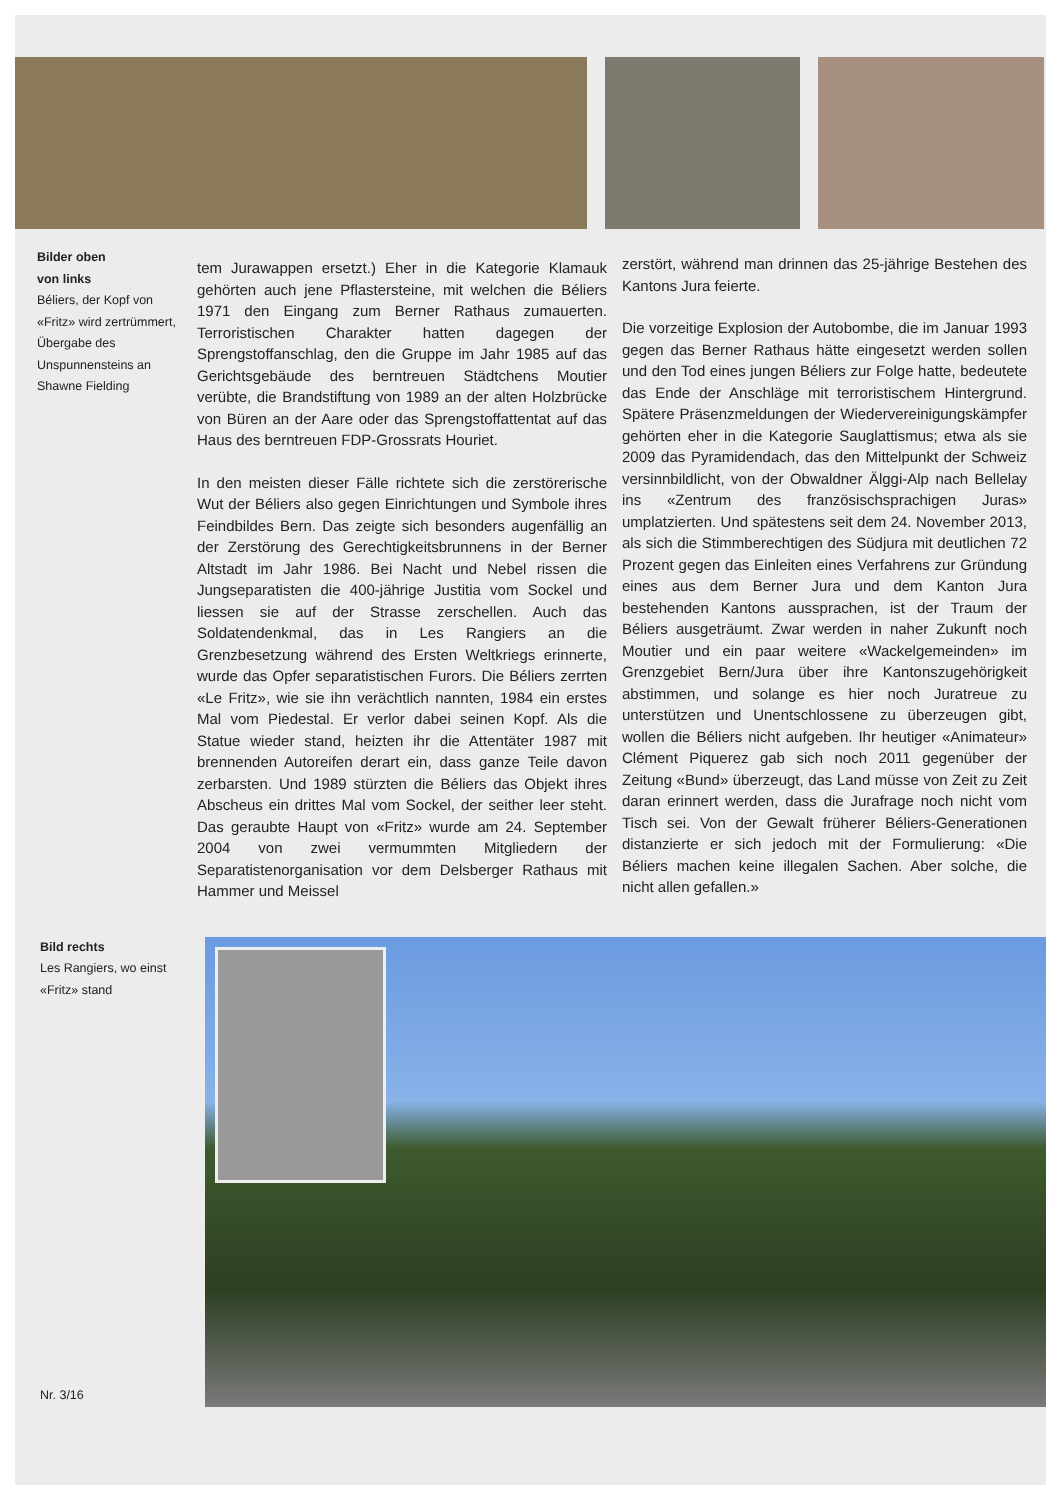Bilder oben
von links
Béliers, der Kopf von «Fritz» wird zertrümmert, Übergabe des Unspunnensteins an Shawne Fielding
tem Jurawappen ersetzt.) Eher in die Kategorie Klamauk gehörten auch jene Pflastersteine, mit welchen die Béliers 1971 den Eingang zum Berner Rathaus zumauerten. Terroristischen Charakter hatten dagegen der Sprengstoffanschlag, den die Gruppe im Jahr 1985 auf das Gerichtsgebäude des berntreuen Städtchens Moutier verübte, die Brandstiftung von 1989 an der alten Holzbrücke von Büren an der Aare oder das Sprengstoffattentat auf das Haus des berntreuen FDP-Grossrats Houriet.
In den meisten dieser Fälle richtete sich die zerstörerische Wut der Béliers also gegen Einrichtungen und Symbole ihres Feindbildes Bern. Das zeigte sich besonders augenfällig an der Zerstörung des Gerechtigkeitsbrunnens in der Berner Altstadt im Jahr 1986. Bei Nacht und Nebel rissen die Jungseparatisten die 400-jährige Justitia vom Sockel und liessen sie auf der Strasse zerschellen. Auch das Soldatendenkmal, das in Les Rangiers an die Grenzbesetzung während des Ersten Weltkriegs erinnerte, wurde das Opfer separatistischen Furors. Die Béliers zerrten «Le Fritz», wie sie ihn verächtlich nannten, 1984 ein erstes Mal vom Piedestal. Er verlor dabei seinen Kopf. Als die Statue wieder stand, heizten ihr die Attentäter 1987 mit brennenden Autoreifen derart ein, dass ganze Teile davon zerbarsten. Und 1989 stürzten die Béliers das Objekt ihres Abscheus ein drittes Mal vom Sockel, der seither leer steht. Das geraubte Haupt von «Fritz» wurde am 24. September 2004 von zwei vermummten Mitgliedern der Separatistenorganisation vor dem Delsberger Rathaus mit Hammer und Meissel
zerstört, während man drinnen das 25-jährige Bestehen des Kantons Jura feierte.
Die vorzeitige Explosion der Autobombe, die im Januar 1993 gegen das Berner Rathaus hätte eingesetzt werden sollen und den Tod eines jungen Béliers zur Folge hatte, bedeutete das Ende der Anschläge mit terroristischem Hintergrund. Spätere Präsenzmeldungen der Wiedervereinigungskämpfer gehörten eher in die Kategorie Sauglattismus; etwa als sie 2009 das Pyramidendach, das den Mittelpunkt der Schweiz versinnbildlicht, von der Obwaldner Älggi-Alp nach Bellelay ins «Zentrum des französischsprachigen Juras» umplatzierten. Und spätestens seit dem 24. November 2013, als sich die Stimmberechtigen des Südjura mit deutlichen 72 Prozent gegen das Einleiten eines Verfahrens zur Gründung eines aus dem Berner Jura und dem Kanton Jura bestehenden Kantons aussprachen, ist der Traum der Béliers ausgeträumt. Zwar werden in naher Zukunft noch Moutier und ein paar weitere «Wackelgemeinden» im Grenzgebiet Bern/Jura über ihre Kantonszugehörigkeit abstimmen, und solange es hier noch Juratreue zu unterstützen und Unentschlossene zu überzeugen gibt, wollen die Béliers nicht aufgeben. Ihr heutiger «Animateur» Clément Piquerez gab sich noch 2011 gegenüber der Zeitung «Bund» überzeugt, das Land müsse von Zeit zu Zeit daran erinnert werden, dass die Jurafrage noch nicht vom Tisch sei. Von der Gewalt früherer Béliers-Generationen distanzierte er sich jedoch mit der Formulierung: «Die Béliers machen keine illegalen Sachen. Aber solche, die nicht allen gefallen.»
Bild rechts
Les Rangiers, wo einst «Fritz» stand
Nr. 3/16